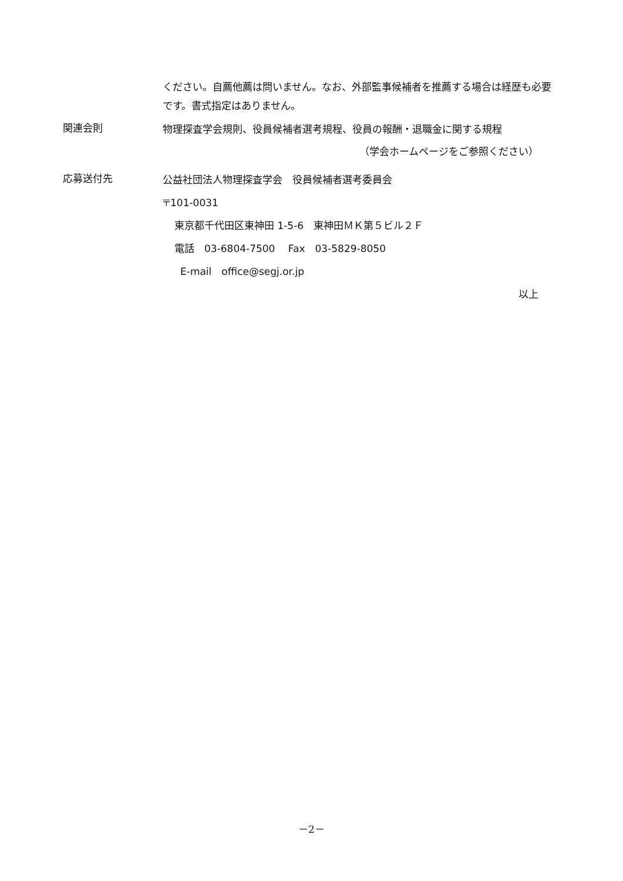ください。自薦他薦は問いません。なお、外部監事候補者を推薦する場合は経歴も必要です。書式指定はありません。
関連会則
物理探査学会規則、役員候補者選考規程、役員の報酬・退職金に関する規程
（学会ホームページをご参照ください）
応募送付先
公益社団法人物理探査学会　役員候補者選考委員会
〒101-0031
東京都千代田区東神田 1-5-6　東神田ＭＫ第５ビル２Ｆ
電話　03-6804-7500　 Fax　03-5829-8050
E-mail　office@segj.or.jp
以上
－2－